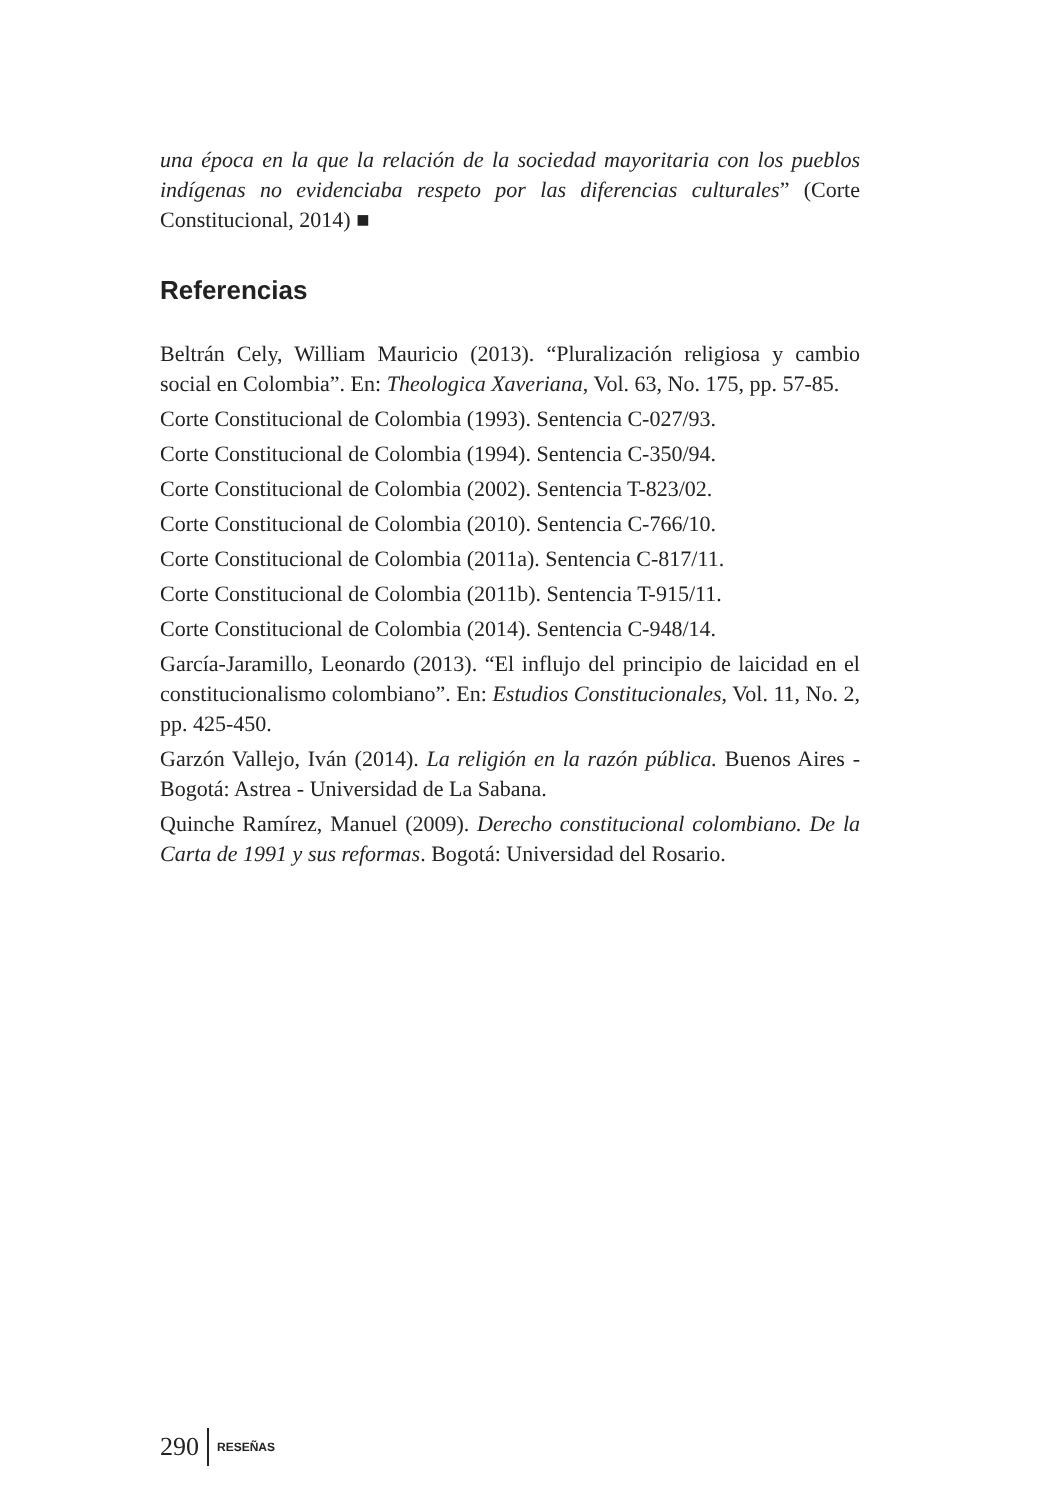una época en la que la relación de la sociedad mayoritaria con los pueblos indígenas no evidenciaba respeto por las diferencias culturales” (Corte Constitucional, 2014) ■
Referencias
Beltrán Cely, William Mauricio (2013). “Pluralización religiosa y cambio social en Colombia”. En: Theologica Xaveriana, Vol. 63, No. 175, pp. 57-85.
Corte Constitucional de Colombia (1993). Sentencia C-027/93.
Corte Constitucional de Colombia (1994). Sentencia C-350/94.
Corte Constitucional de Colombia (2002). Sentencia T-823/02.
Corte Constitucional de Colombia (2010). Sentencia C-766/10.
Corte Constitucional de Colombia (2011a). Sentencia C-817/11.
Corte Constitucional de Colombia (2011b). Sentencia T-915/11.
Corte Constitucional de Colombia (2014). Sentencia C-948/14.
García-Jaramillo, Leonardo (2013). “El influjo del principio de laicidad en el constitucionalismo colombiano”. En: Estudios Constitucionales, Vol. 11, No. 2, pp. 425-450.
Garzón Vallejo, Iván (2014). La religión en la razón pública. Buenos Aires - Bogotá: Astrea - Universidad de La Sabana.
Quinche Ramírez, Manuel (2009). Derecho constitucional colombiano. De la Carta de 1991 y sus reformas. Bogotá: Universidad del Rosario.
290 RESEÑAS